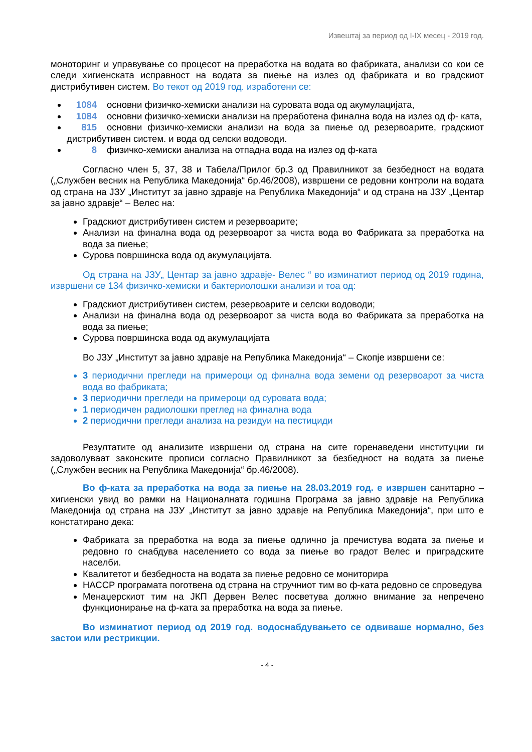Извештај за период од I-IX месец - 2019 год.
моноторинг и управување со процесот на преработка на водата во фабриката, анализи со кои се следи хигиенската исправност на водата за пиење на излез од фабриката и во градскиот дистрибутивен систем. Во текот од 2019 год. изработени се:
1084 основни физичко-хемиски анализи на суровата вода од акумулацијата,
1084 основни физичко-хемиски анализи на преработена финална вода на излез од ф- ката,
815 основни физичко-хемиски анализи на вода за пиење од резервоарите, градскиот дистрибутивен систем. и вода од селски водоводи.
8 физичко-хемиски анализа на отпадна вода на излез од ф-ката
Согласно член 5, 37, 38 и Табела/Прилог бр.3 од Правилникот за безбедност на водата („Службен весник на Република Македонија“ бр.46/2008), извршени се редовни контроли на водата од страна на ЈЗУ „Институт за јавно здравје на Република Македонија“ и од страна на ЈЗУ „Центар за јавно здравје“ – Велес на:
Градскиот дистрибутивен систем и резервоарите;
Анализи на финална вода од резервоарот за чиста вода во Фабриката за преработка на вода за пиење;
Сурова површинска вода од акумулацијата.
Од страна на ЈЗУ„ Центар за јавно здравје- Велес “ во изминатиот период од 2019 година, извршени се 134 физичко-хемиски и бактериолошки анализи и тоа од:
Градскиот дистрибутивен систем, резервоарите и селски водоводи;
Анализи на финална вода од резервоарот за чиста вода во Фабриката за преработка на вода за пиење;
Сурова површинска вода од акумулацијата
Во ЈЗУ „Институт за јавно здравје на Република Македонија“ – Скопје извршени се:
3 периодични прегледи на примероци од финална вода земени од резервоарот за чиста вода во фабриката;
3 периодични прегледи на примероци од суровата вода;
1 периодичен радиолошки преглед на финална вода
2 периодични прегледи анализа на резидуи на пестициди
Резултатите од анализите извршени од страна на сите горенаведени институции ги задоволуваат законските прописи согласно Правилникот за безбедност на водата за пиење („Службен весник на Република Македонија“ бр.46/2008).
Во ф-ката за преработка на вода за пиење на 28.03.2019 год. е извршен санитарно – хигиенски увид во рамки на Националната годишна Програма за јавно здравје на Република Македонија од страна на ЈЗУ „Институт за јавно здравје на Република Македонија“, при што е констатирано дека:
Фабриката за преработка на вода за пиење одлично ја пречистува водата за пиење и редовно го снабдува населението со вода за пиење во градот Велес и приградските населби.
Квалитетот и безбедноста на водата за пиење редовно се мониторира
НАССР програмата поготвена од страна на стручниот тим во ф-ката редовно се спроведува
Менаџерскиот тим на ЈКП Дервен Велес посветува должно внимание за непречено функционирање на ф-ката за преработка на вода за пиење.
Во изминатиот период од 2019 год. водоснабдувањето се одвиваше нормално, без застои или рестрикции.
- 4 -